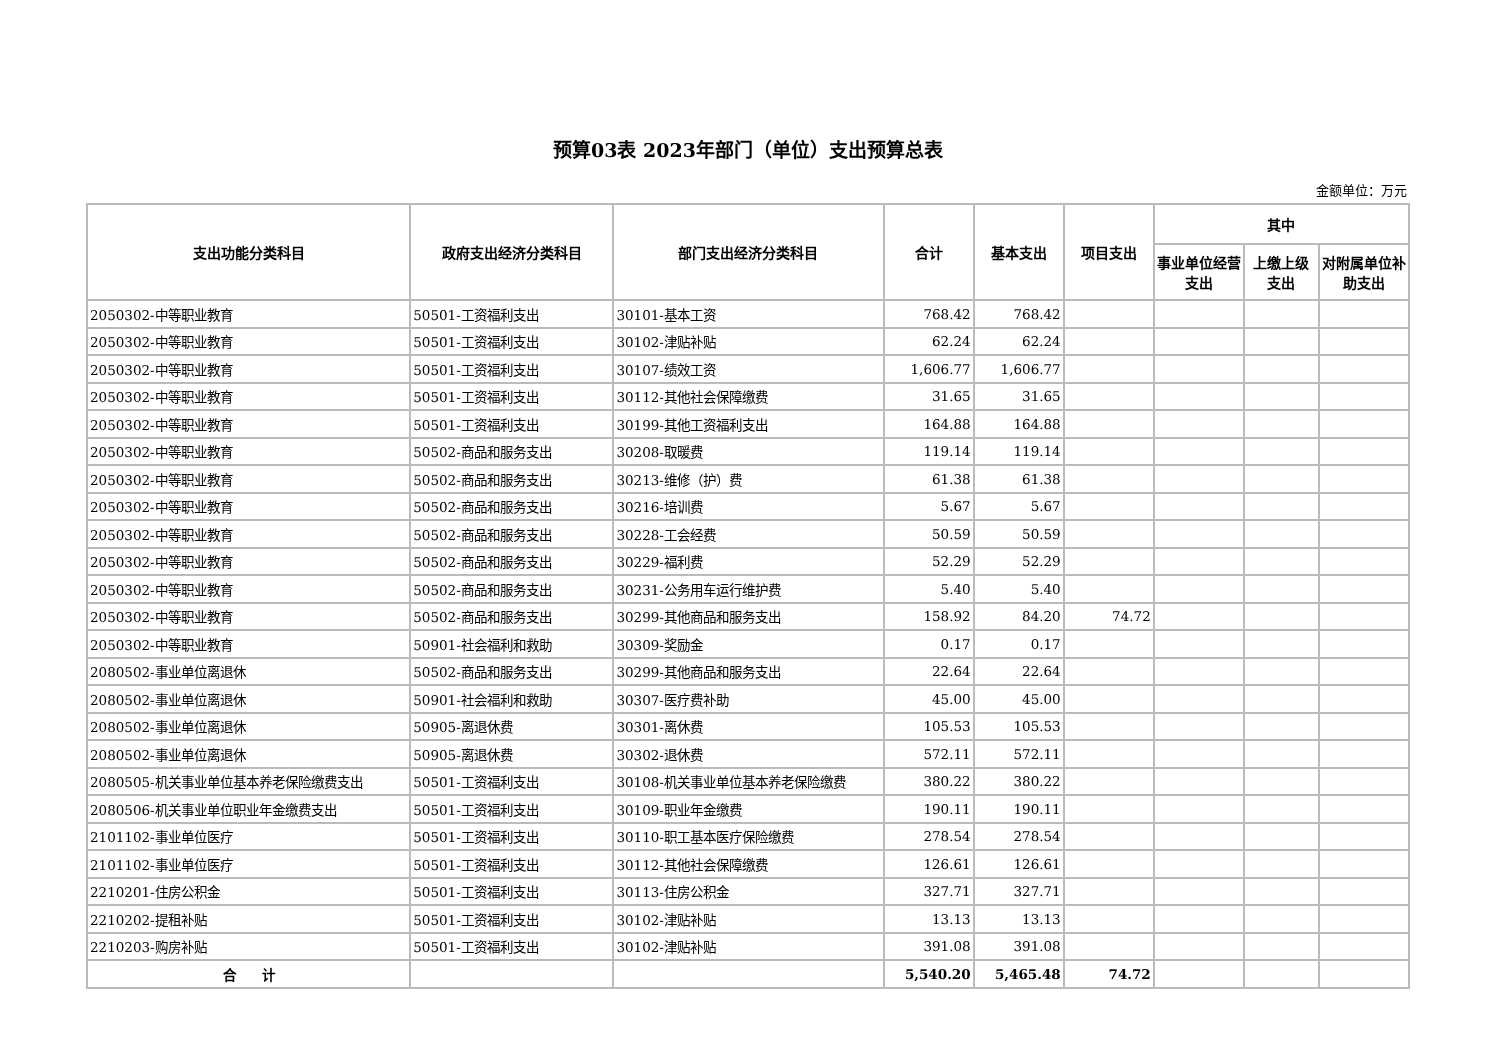预算03表 2023年部门（单位）支出预算总表
金额单位：万元
| 支出功能分类科目 | 政府支出经济分类科目 | 部门支出经济分类科目 | 合计 | 基本支出 | 项目支出 | 其中 | | |
| --- | --- | --- | --- | --- | --- | --- | --- | --- |
| | | | | | | 事业单位经营支出 | 上缴上级支出 | 对附属单位补助支出 |
| 2050302-中等职业教育 | 50501-工资福利支出 | 30101-基本工资 | 768.42 | 768.42 | | | | |
| 2050302-中等职业教育 | 50501-工资福利支出 | 30102-津贴补贴 | 62.24 | 62.24 | | | | |
| 2050302-中等职业教育 | 50501-工资福利支出 | 30107-绩效工资 | 1,606.77 | 1,606.77 | | | | |
| 2050302-中等职业教育 | 50501-工资福利支出 | 30112-其他社会保障缴费 | 31.65 | 31.65 | | | | |
| 2050302-中等职业教育 | 50501-工资福利支出 | 30199-其他工资福利支出 | 164.88 | 164.88 | | | | |
| 2050302-中等职业教育 | 50502-商品和服务支出 | 30208-取暖费 | 119.14 | 119.14 | | | | |
| 2050302-中等职业教育 | 50502-商品和服务支出 | 30213-维修（护）费 | 61.38 | 61.38 | | | | |
| 2050302-中等职业教育 | 50502-商品和服务支出 | 30216-培训费 | 5.67 | 5.67 | | | | |
| 2050302-中等职业教育 | 50502-商品和服务支出 | 30228-工会经费 | 50.59 | 50.59 | | | | |
| 2050302-中等职业教育 | 50502-商品和服务支出 | 30229-福利费 | 52.29 | 52.29 | | | | |
| 2050302-中等职业教育 | 50502-商品和服务支出 | 30231-公务用车运行维护费 | 5.40 | 5.40 | | | | |
| 2050302-中等职业教育 | 50502-商品和服务支出 | 30299-其他商品和服务支出 | 158.92 | 84.20 | 74.72 | | | |
| 2050302-中等职业教育 | 50901-社会福利和救助 | 30309-奖励金 | 0.17 | 0.17 | | | | |
| 2080502-事业单位离退休 | 50502-商品和服务支出 | 30299-其他商品和服务支出 | 22.64 | 22.64 | | | | |
| 2080502-事业单位离退休 | 50901-社会福利和救助 | 30307-医疗费补助 | 45.00 | 45.00 | | | | |
| 2080502-事业单位离退休 | 50905-离退休费 | 30301-离休费 | 105.53 | 105.53 | | | | |
| 2080502-事业单位离退休 | 50905-离退休费 | 30302-退休费 | 572.11 | 572.11 | | | | |
| 2080505-机关事业单位基本养老保险缴费支出 | 50501-工资福利支出 | 30108-机关事业单位基本养老保险缴费 | 380.22 | 380.22 | | | | |
| 2080506-机关事业单位职业年金缴费支出 | 50501-工资福利支出 | 30109-职业年金缴费 | 190.11 | 190.11 | | | | |
| 2101102-事业单位医疗 | 50501-工资福利支出 | 30110-职工基本医疗保险缴费 | 278.54 | 278.54 | | | | |
| 2101102-事业单位医疗 | 50501-工资福利支出 | 30112-其他社会保障缴费 | 126.61 | 126.61 | | | | |
| 2210201-住房公积金 | 50501-工资福利支出 | 30113-住房公积金 | 327.71 | 327.71 | | | | |
| 2210202-提租补贴 | 50501-工资福利支出 | 30102-津贴补贴 | 13.13 | 13.13 | | | | |
| 2210203-购房补贴 | 50501-工资福利支出 | 30102-津贴补贴 | 391.08 | 391.08 | | | | |
| 合 计 | | | 5,540.20 | 5,465.48 | 74.72 | | | |